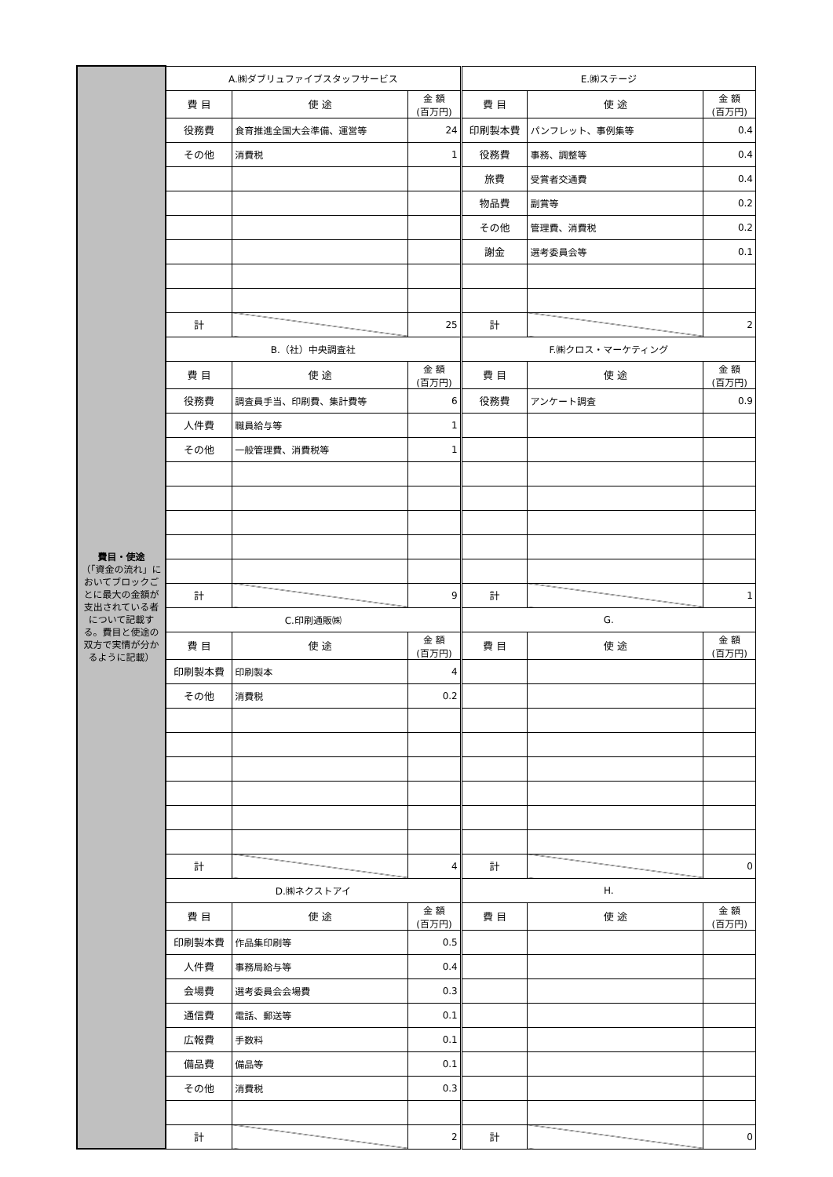| 費目・使途 （「資金の流れ」においてブロックごとに最大の金額が支出されている者について記載する。費目と使途の双方で実情が分かるように記載） | A.㈱ダブリュファイブスタッフサービス | | | E.㈱ステージ | | |
| | 費 目 | 使 途 | 金 額 (百万円) | 費 目 | 使 途 | 金 額 (百万円) |
| | 役務費 | 食育推進全国大会準備、運営等 | 24 | 印刷製本費 | パンフレット、事例集等 | 0.4 |
| | その他 | 消費税 | 1 | 役務費 | 事務、調整等 | 0.4 |
| | | | | 旅費 | 受賞者交通費 | 0.4 |
| | | | | 物品費 | 副賞等 | 0.2 |
| | | | | その他 | 管理費、消費税 | 0.2 |
| | | | | 謝金 | 選考委員会等 | 0.1 |
| | 計 | | 25 | 計 | | 2 |
| | B.（社）中央調査社 | | | F.㈱クロス・マーケティング | | |
| | 費 目 | 使 途 | 金 額 (百万円) | 費 目 | 使 途 | 金 額 (百万円) |
| | 役務費 | 調査員手当、印刷費、集計費等 | 6 | 役務費 | アンケート調査 | 0.9 |
| | 人件費 | 職員給与等 | 1 | | | |
| | その他 | 一般管理費、消費税等 | 1 | | | |
| | 計 | | 9 | 計 | | 1 |
| | C.印刷通販㈱ | | | G. | | |
| | 費 目 | 使 途 | 金 額 (百万円) | 費 目 | 使 途 | 金 額 (百万円) |
| | 印刷製本費 | 印刷製本 | 4 | | | |
| | その他 | 消費税 | 0.2 | | | |
| | 計 | | 4 | 計 | | 0 |
| | D.㈱ネクストアイ | | | H. | | |
| | 費 目 | 使 途 | 金 額 (百万円) | 費 目 | 使 途 | 金 額 (百万円) |
| | 印刷製本費 | 作品集印刷等 | 0.5 | | | |
| | 人件費 | 事務局給与等 | 0.4 | | | |
| | 会場費 | 選考委員会会場費 | 0.3 | | | |
| | 通信費 | 電話、郵送等 | 0.1 | | | |
| | 広報費 | 手数料 | 0.1 | | | |
| | 備品費 | 備品等 | 0.1 | | | |
| | その他 | 消費税 | 0.3 | | | |
| | 計 | | 2 | 計 | | 0 |